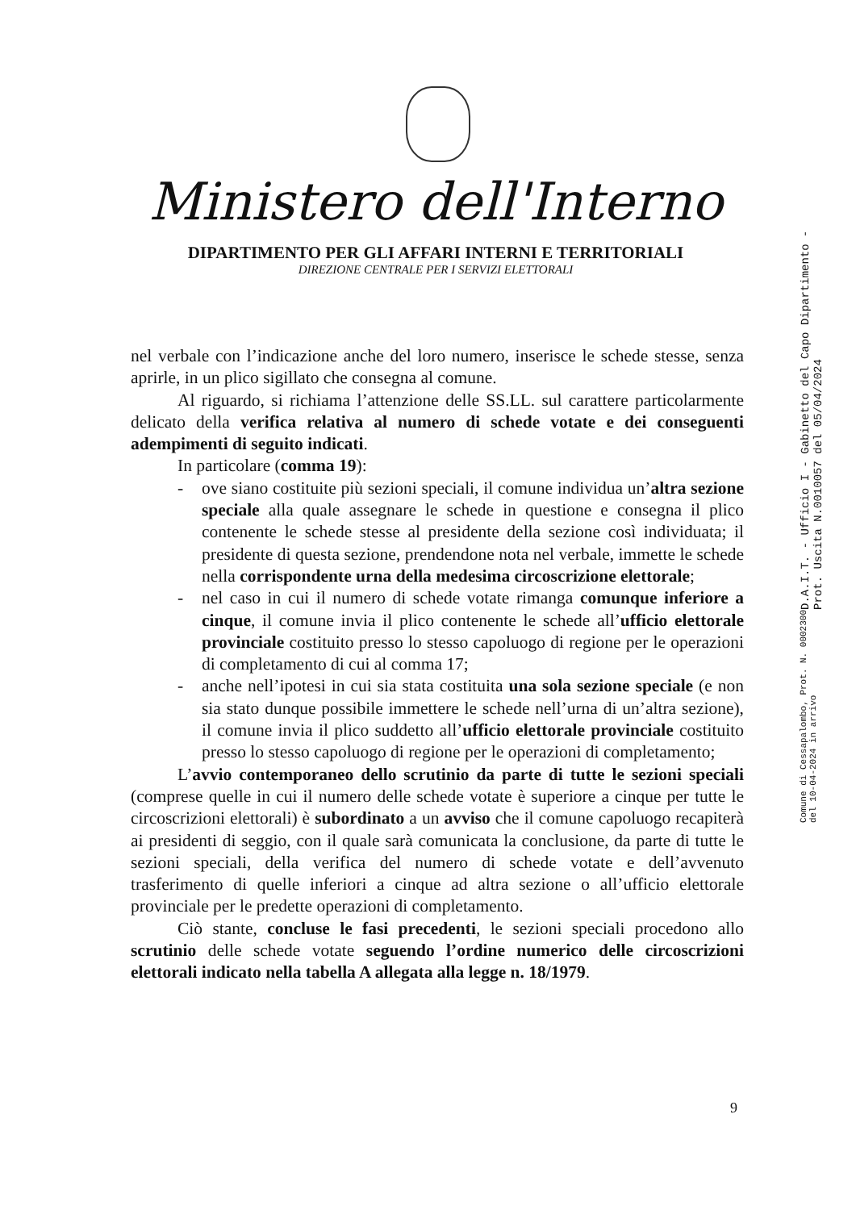Ministero dell'Interno
DIPARTIMENTO PER GLI AFFARI INTERNI E TERRITORIALI
DIREZIONE CENTRALE PER I SERVIZI ELETTORALI
nel verbale con l’indicazione anche del loro numero, inserisce le schede stesse, senza aprirle, in un plico sigillato che consegna al comune.
Al riguardo, si richiama l’attenzione delle SS.LL. sul carattere particolarmente delicato della verifica relativa al numero di schede votate e dei conseguenti adempimenti di seguito indicati.
In particolare (comma 19):
- ove siano costituite più sezioni speciali, il comune individua un’altra sezione speciale alla quale assegnare le schede in questione e consegna il plico contenente le schede stesse al presidente della sezione così individuata; il presidente di questa sezione, prendendone nota nel verbale, immette le schede nella corrispondente urna della medesima circoscrizione elettorale;
- nel caso in cui il numero di schede votate rimanga comunque inferiore a cinque, il comune invia il plico contenente le schede all’ufficio elettorale provinciale costituito presso lo stesso capoluogo di regione per le operazioni di completamento di cui al comma 17;
- anche nell’ipotesi in cui sia stata costituita una sola sezione speciale (e non sia stato dunque possibile immettere le schede nell’urna di un’altra sezione), il comune invia il plico suddetto all’ufficio elettorale provinciale costituito presso lo stesso capoluogo di regione per le operazioni di completamento;
L’avvio contemporaneo dello scrutinio da parte di tutte le sezioni speciali (comprese quelle in cui il numero delle schede votate è superiore a cinque per tutte le circoscrizioni elettorali) è subordinato a un avviso che il comune capoluogo recapiterà ai presidenti di seggio, con il quale sarà comunicata la conclusione, da parte di tutte le sezioni speciali, della verifica del numero di schede votate e dell’avvenuto trasferimento di quelle inferiori a cinque ad altra sezione o all’ufficio elettorale provinciale per le predette operazioni di completamento.
Ciò stante, concluse le fasi precedenti, le sezioni speciali procedono allo scrutinio delle schede votate seguendo l’ordine numerico delle circoscrizioni elettorali indicato nella tabella A allegata alla legge n. 18/1979.
9
D.A.I.T. - Ufficio I - Gabinetto del Capo Dipartimento - Prot. Uscita N.0010057 del 05/04/2024
Comune di Cessapalombo, Prot. N. 0002300 del 10-04-2024 in arrivo